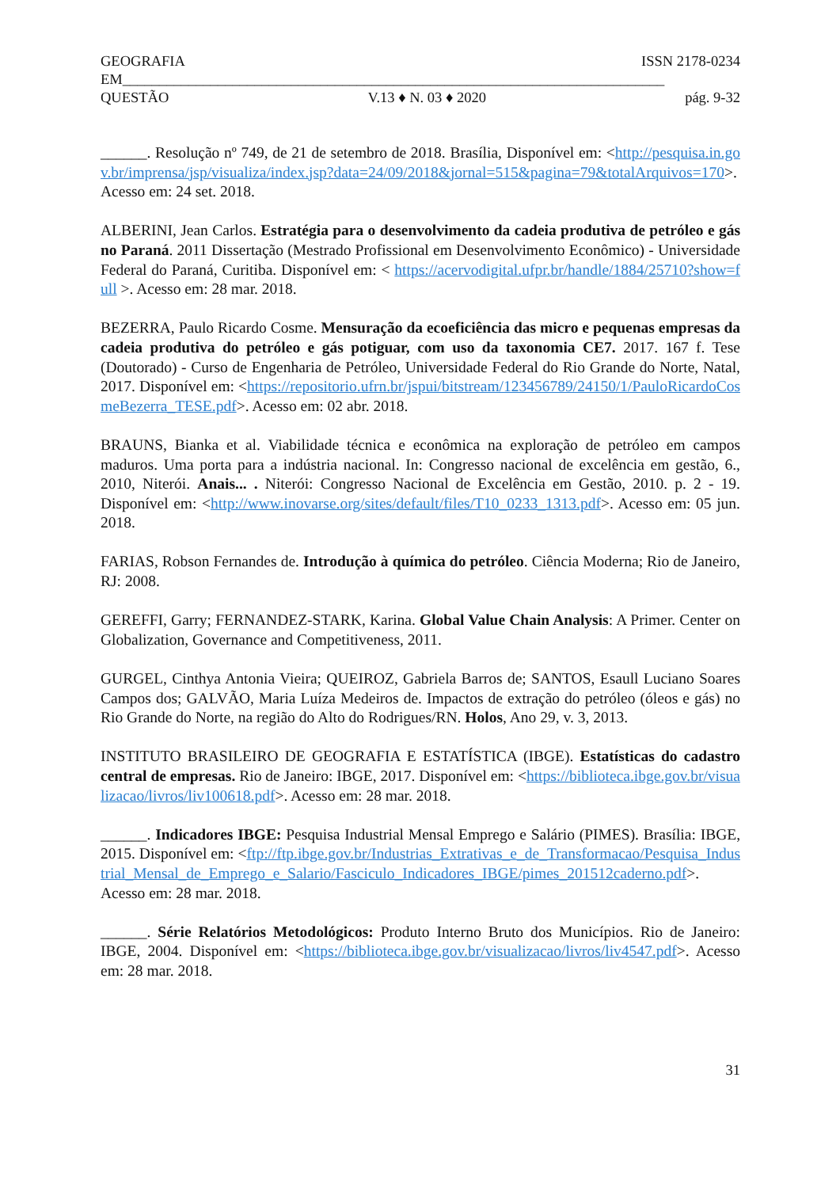GEOGRAFIA ISSN 2178-0234
EM__________________________________________________________________________
QUESTÃO V.13 ♦ N. 03 ♦ 2020 pág. 9-32
______. Resolução nº 749, de 21 de setembro de 2018. Brasília, Disponível em: <http://pesquisa.in.gov.br/imprensa/jsp/visualiza/index.jsp?data=24/09/2018&jornal=515&pagina=79&totalArquivos=170>. Acesso em: 24 set. 2018.
ALBERINI, Jean Carlos. Estratégia para o desenvolvimento da cadeia produtiva de petróleo e gás no Paraná. 2011 Dissertação (Mestrado Profissional em Desenvolvimento Econômico) - Universidade Federal do Paraná, Curitiba. Disponível em: < https://acervodigital.ufpr.br/handle/1884/25710?show=full >. Acesso em: 28 mar. 2018.
BEZERRA, Paulo Ricardo Cosme. Mensuração da ecoeficiência das micro e pequenas empresas da cadeia produtiva do petróleo e gás potiguar, com uso da taxonomia CE7. 2017. 167 f. Tese (Doutorado) - Curso de Engenharia de Petróleo, Universidade Federal do Rio Grande do Norte, Natal, 2017. Disponível em: <https://repositorio.ufrn.br/jspui/bitstream/123456789/24150/1/PauloRicardoCosmeBezerra_TESE.pdf>. Acesso em: 02 abr. 2018.
BRAUNS, Bianka et al. Viabilidade técnica e econômica na exploração de petróleo em campos maduros. Uma porta para a indústria nacional. In: Congresso nacional de excelência em gestão, 6., 2010, Niterói. Anais... . Niterói: Congresso Nacional de Excelência em Gestão, 2010. p. 2 - 19. Disponível em: <http://www.inovarse.org/sites/default/files/T10_0233_1313.pdf>. Acesso em: 05 jun. 2018.
FARIAS, Robson Fernandes de. Introdução à química do petróleo. Ciência Moderna; Rio de Janeiro, RJ: 2008.
GEREFFI, Garry; FERNANDEZ-STARK, Karina. Global Value Chain Analysis: A Primer. Center on Globalization, Governance and Competitiveness, 2011.
GURGEL, Cinthya Antonia Vieira; QUEIROZ, Gabriela Barros de; SANTOS, Esaull Luciano Soares Campos dos; GALVÃO, Maria Luíza Medeiros de. Impactos de extração do petróleo (óleos e gás) no Rio Grande do Norte, na região do Alto do Rodrigues/RN. Holos, Ano 29, v. 3, 2013.
INSTITUTO BRASILEIRO DE GEOGRAFIA E ESTATÍSTICA (IBGE). Estatísticas do cadastro central de empresas. Rio de Janeiro: IBGE, 2017. Disponível em: <https://biblioteca.ibge.gov.br/visualizacao/livros/liv100618.pdf>. Acesso em: 28 mar. 2018.
______. Indicadores IBGE: Pesquisa Industrial Mensal Emprego e Salário (PIMES). Brasília: IBGE, 2015. Disponível em: <ftp://ftp.ibge.gov.br/Industrias_Extrativas_e_de_Transformacao/Pesquisa_Industrial_Mensal_de_Emprego_e_Salario/Fasciculo_Indicadores_IBGE/pimes_201512caderno.pdf>. Acesso em: 28 mar. 2018.
______. Série Relatórios Metodológicos: Produto Interno Bruto dos Municípios. Rio de Janeiro: IBGE, 2004. Disponível em: <https://biblioteca.ibge.gov.br/visualizacao/livros/liv4547.pdf>. Acesso em: 28 mar. 2018.
31